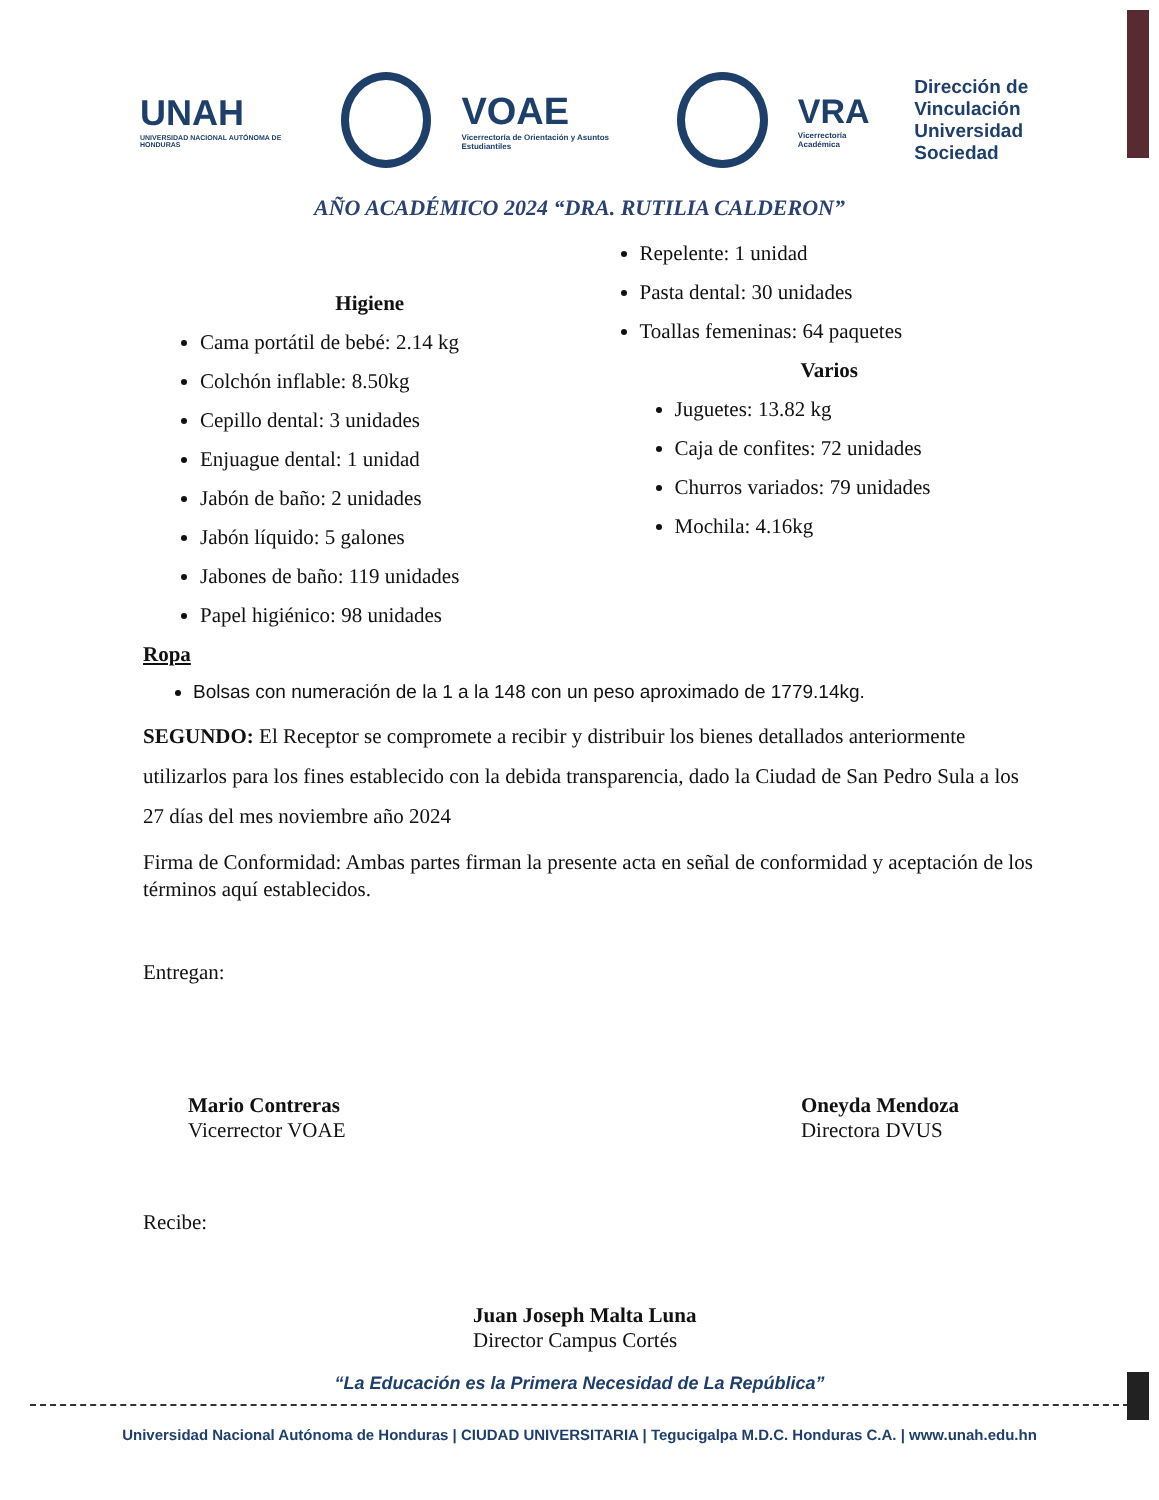UNAH
UNIVERSIDAD NACIONAL AUTÓNOMA DE HONDURAS
VOAE
Vicerrectoría de Orientación y Asuntos Estudiantiles
VRA
Vicerrectoría Académica
Dirección de
Vinculación
Universidad Sociedad
AÑO ACADÉMICO 2024 “DRA. RUTILIA CALDERON”
Higiene
Cama portátil de bebé: 2.14 kg
Colchón inflable: 8.50kg
Cepillo dental: 3 unidades
Enjuague dental: 1 unidad
Jabón de baño: 2 unidades
Jabón líquido: 5 galones
Jabones de baño: 119 unidades
Papel higiénico: 98 unidades
Repelente: 1 unidad
Pasta dental: 30 unidades
Toallas femeninas: 64 paquetes
Varios
Juguetes: 13.82 kg
Caja de confites: 72 unidades
Churros variados: 79 unidades
Mochila: 4.16kg
Ropa
Bolsas con numeración de la 1 a la 148 con un peso aproximado de 1779.14kg.
SEGUNDO: El Receptor se compromete a recibir y distribuir los bienes detallados anteriormente utilizarlos para los fines establecido con la debida transparencia, dado la Ciudad de San Pedro Sula a los 27 días del mes noviembre año 2024
Firma de Conformidad: Ambas partes firman la presente acta en señal de conformidad y aceptación de los términos aquí establecidos.
Entregan:
Mario Contreras
Vicerrector VOAE
Oneyda Mendoza
Directora DVUS
Recibe:
Juan Joseph Malta Luna
Director Campus Cortés
“La Educación es la Primera Necesidad de La República”
Universidad Nacional Autónoma de Honduras | CIUDAD UNIVERSITARIA | Tegucigalpa M.D.C. Honduras C.A. | www.unah.edu.hn